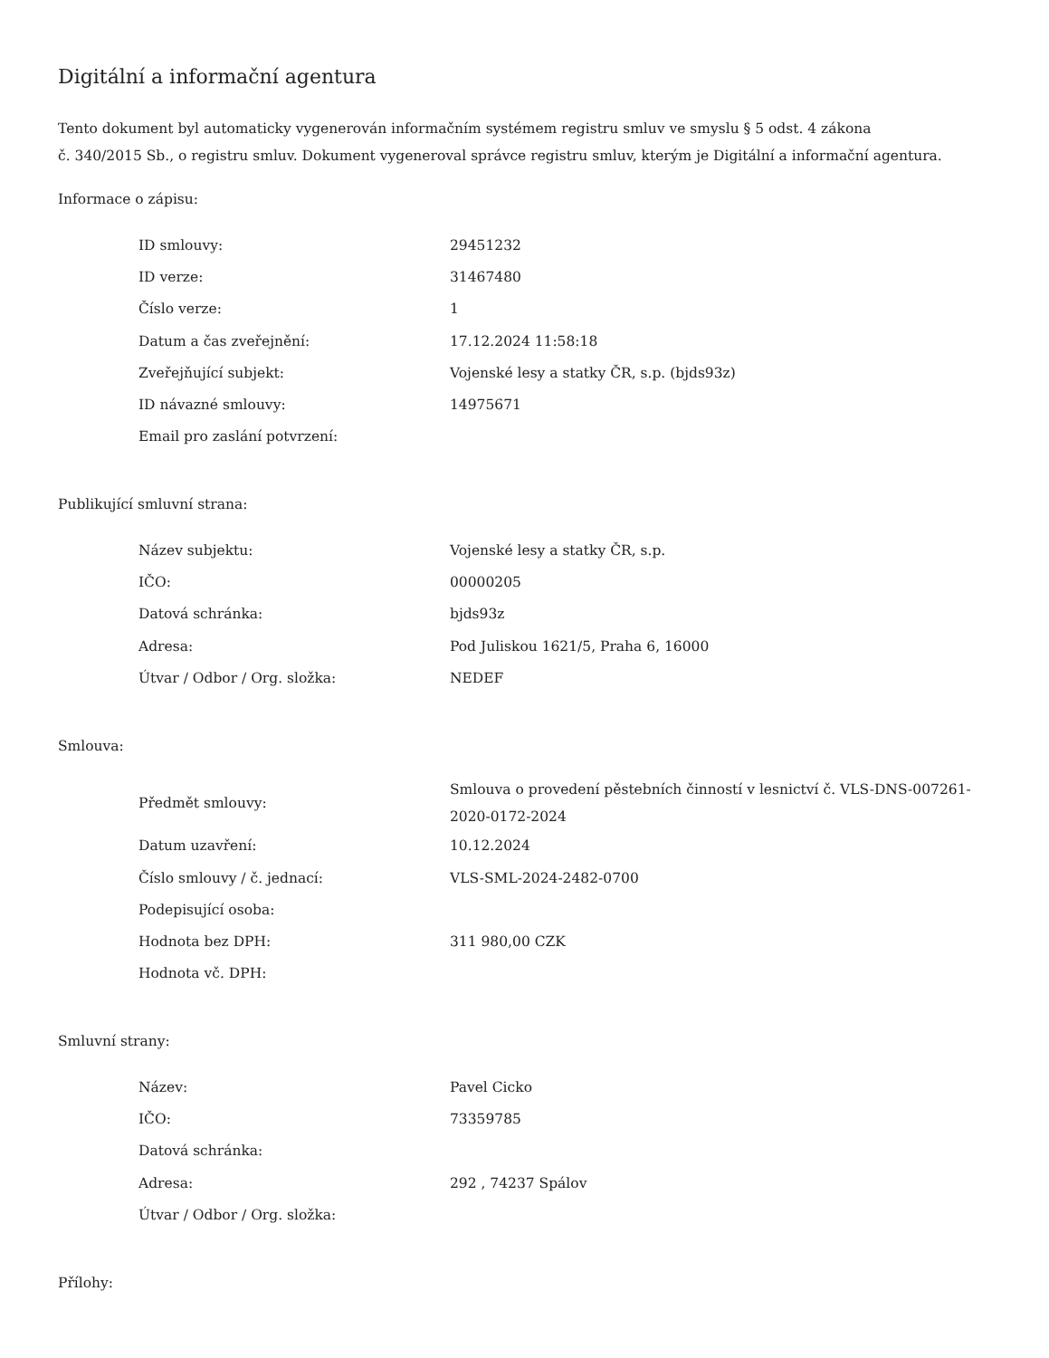Digitální a informační agentura
Tento dokument byl automaticky vygenerován informačním systémem registru smluv ve smyslu § 5 odst. 4 zákona
č. 340/2015 Sb., o registru smluv. Dokument vygeneroval správce registru smluv, kterým je Digitální a informační agentura.
Informace o zápisu:
| ID smlouvy: | 29451232 |
| ID verze: | 31467480 |
| Číslo verze: | 1 |
| Datum a čas zveřejnění: | 17.12.2024 11:58:18 |
| Zveřejňující subjekt: | Vojenské lesy a statky ČR, s.p. (bjds93z) |
| ID návazné smlouvy: | 14975671 |
| Email pro zaslání potvrzení: | |
Publikující smluvní strana:
| Název subjektu: | Vojenské lesy a statky ČR, s.p. |
| IČO: | 00000205 |
| Datová schránka: | bjds93z |
| Adresa: | Pod Juliskou 1621/5, Praha 6, 16000 |
| Útvar / Odbor / Org. složka: | NEDEF |
Smlouva:
| Předmět smlouvy: | Smlouva o provedení pěstebních činností v lesnictví č. VLS-DNS-007261-2020-0172-2024 |
| Datum uzavření: | 10.12.2024 |
| Číslo smlouvy / č. jednací: | VLS-SML-2024-2482-0700 |
| Podepisující osoba: | |
| Hodnota bez DPH: | 311 980,00 CZK |
| Hodnota vč. DPH: | |
Smluvní strany:
| Název: | Pavel Cicko |
| IČO: | 73359785 |
| Datová schránka: | |
| Adresa: | 292 , 74237 Spálov |
| Útvar / Odbor / Org. složka: | |
Přílohy: